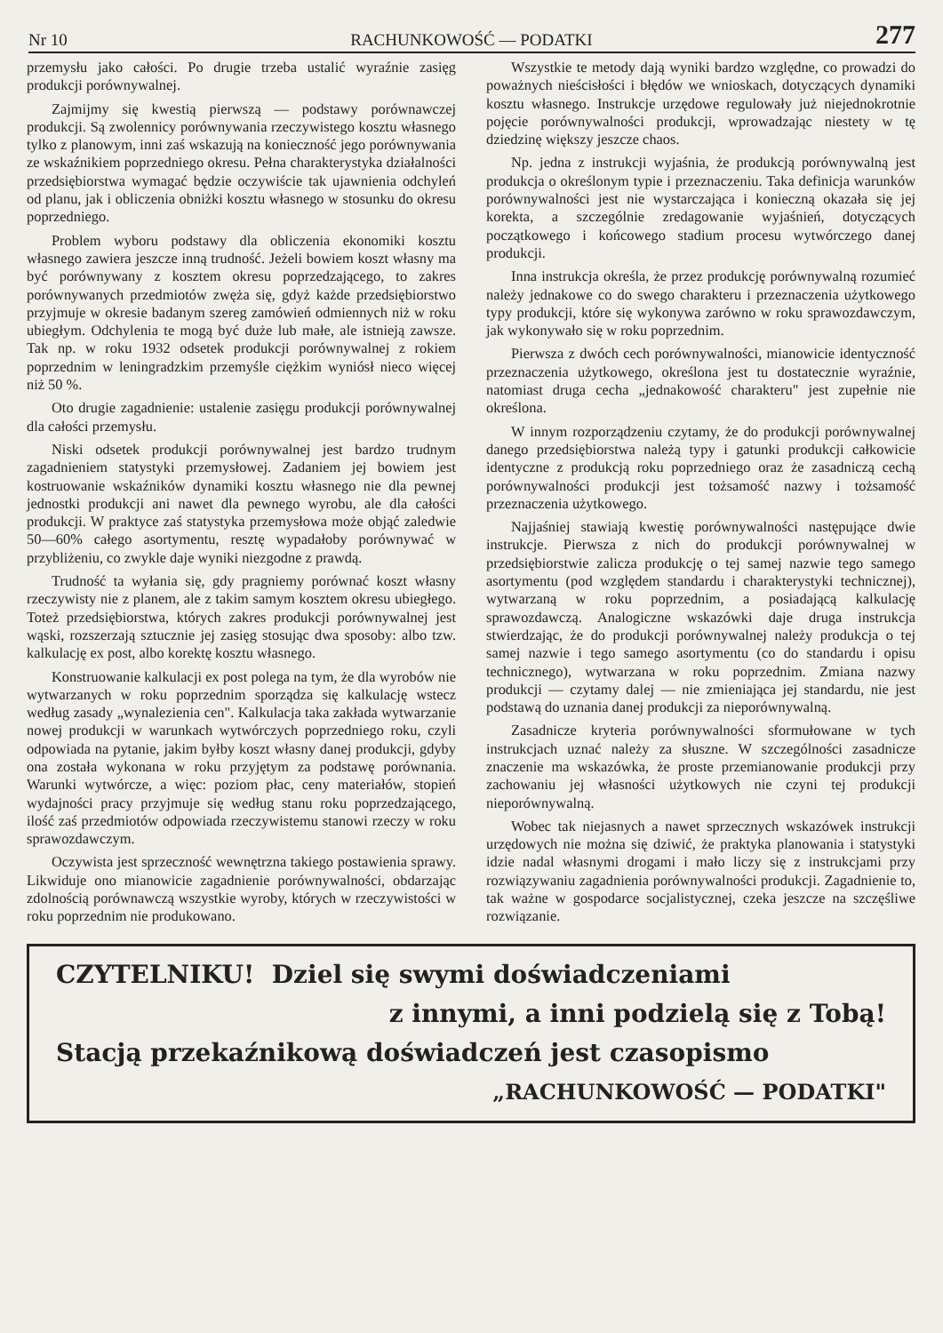Nr 10 RACHUNKOWOŚĆ — PODATKI 277
przemysłu jako całości. Po drugie trzeba ustalić wyraźnie zasięg produkcji porównywalnej.
Zajmijmy się kwestią pierwszą — podstawy porównawczej produkcji. Są zwolennicy porównywania rzeczywistego kosztu własnego tylko z planowym, inni zaś wskazują na konieczność jego porównywania ze wskaźnikiem poprzedniego okresu. Pełna charakterystyka działalności przedsiębiorstwa wymagać będzie oczywiście tak ujawnienia odchyleń od planu, jak i obliczenia obniżki kosztu własnego w stosunku do okresu poprzedniego.
Problem wyboru podstawy dla obliczenia ekonomiki kosztu własnego zawiera jeszcze inną trudność. Jeżeli bowiem koszt własny ma być porównywany z kosztem okresu poprzedzającego, to zakres porównywanych przedmiotów zwęża się, gdyż każde przedsiębiorstwo przyjmuje w okresie badanym szereg zamówień odmiennych niż w roku ubiegłym. Odchylenia te mogą być duże lub małe, ale istnieją zawsze. Tak np. w roku 1932 odsetek produkcji porównywalnej z rokiem poprzednim w leningradzkim przemyśle ciężkim wyniósł nieco więcej niż 50 %.
Oto drugie zagadnienie: ustalenie zasięgu produkcji porównywalnej dla całości przemysłu.
Niski odsetek produkcji porównywalnej jest bardzo trudnym zagadnieniem statystyki przemysłowej. Zadaniem jej bowiem jest kostruowanie wskaźników dynamiki kosztu własnego nie dla pewnej jednostki produkcji ani nawet dla pewnego wyrobu, ale dla całości produkcji. W praktyce zaś statystyka przemysłowa może objąć zaledwie 50—60% całego asortymentu, resztę wypadałoby porównywać w przybliżeniu, co zwykle daje wyniki niezgodne z prawdą.
Trudność ta wyłania się, gdy pragniemy porównać koszt własny rzeczywisty nie z planem, ale z takim samym kosztem okresu ubiegłego. Toteż przedsiębiorstwa, których zakres produkcji porównywalnej jest wąski, rozszerzają sztucznie jej zasięg stosując dwa sposoby: albo tzw. kalkulację ex post, albo korektę kosztu własnego.
Konstruowanie kalkulacji ex post polega na tym, że dla wyrobów nie wytwarzanych w roku poprzednim sporządza się kalkulację wstecz według zasady „wynalezienia cen". Kalkulacja taka zakłada wytwarzanie nowej produkcji w warunkach wytwórczych poprzedniego roku, czyli odpowiada na pytanie, jakim byłby koszt własny danej produkcji, gdyby ona została wykonana w roku przyjętym za podstawę porównania. Warunki wytwórcze, a więc: poziom płac, ceny materiałów, stopień wydajności pracy przyjmuje się według stanu roku poprzedzającego, ilość zaś przedmiotów odpowiada rzeczywistemu stanowi rzeczy w roku sprawozdawczym.
Oczywista jest sprzeczność wewnętrzna takiego postawienia sprawy. Likwiduje ono mianowicie zagadnienie porównywalności, obdarzając zdolnością porównawczą wszystkie wyroby, których w rzeczywistości w roku poprzednim nie produkowano.
Wszystkie te metody dają wyniki bardzo względne, co prowadzi do poważnych nieścisłości i błędów we wnioskach, dotyczących dynamiki kosztu własnego. Instrukcje urzędowe regulowały już niejednokrotnie pojęcie porównywalności produkcji, wprowadzając niestety w tę dziedzinę większy jeszcze chaos.
Np. jedna z instrukcji wyjaśnia, że produkcją porównywalną jest produkcja o określonym typie i przeznaczeniu. Taka definicja warunków porównywalności jest nie wystarczająca i konieczną okazała się jej korekta, a szczególnie zredagowanie wyjaśnień, dotyczących początkowego i końcowego stadium procesu wytwórczego danej produkcji.
Inna instrukcja określa, że przez produkcję porównywalną rozumieć należy jednakowe co do swego charakteru i przeznaczenia użytkowego typy produkcji, które się wykonywa zarówno w roku sprawozdawczym, jak wykonywało się w roku poprzednim.
Pierwsza z dwóch cech porównywalności, mianowicie identyczność przeznaczenia użytkowego, określona jest tu dostatecznie wyraźnie, natomiast druga cecha „jednakowość charakteru" jest zupełnie nie określona.
W innym rozporządzeniu czytamy, że do produkcji porównywalnej danego przedsiębiorstwa należą typy i gatunki produkcji całkowicie identyczne z produkcją roku poprzedniego oraz że zasadniczą cechą porównywalności produkcji jest tożsamość nazwy i tożsamość przeznaczenia użytkowego.
Najjaśniej stawiają kwestię porównywalności następujące dwie instrukcje. Pierwsza z nich do produkcji porównywalnej w przedsiębiorstwie zalicza produkcję o tej samej nazwie tego samego asortymentu (pod względem standardu i charakterystyki technicznej), wytwarzaną w roku poprzednim, a posiadającą kalkulację sprawozdawczą. Analogiczne wskazówki daje druga instrukcja stwierdzając, że do produkcji porównywalnej należy produkcja o tej samej nazwie i tego samego asortymentu (co do standardu i opisu technicznego), wytwarzana w roku poprzednim. Zmiana nazwy produkcji — czytamy dalej — nie zmieniająca jej standardu, nie jest podstawą do uznania danej produkcji za nieporównywalną.
Zasadnicze kryteria porównywalności sformułowane w tych instrukcjach uznać należy za słuszne. W szczególności zasadnicze znaczenie ma wskazówka, że proste przemianowanie produkcji przy zachowaniu jej własności użytkowych nie czyni tej produkcji nieporównywalną.
Wobec tak niejasnych a nawet sprzecznych wskazówek instrukcji urzędowych nie można się dziwić, że praktyka planowania i statystyki idzie nadal własnymi drogami i mało liczy się z instrukcjami przy rozwiązywaniu zagadnienia porównywalności produkcji. Zagadnienie to, tak ważne w gospodarce socjalistycznej, czeka jeszcze na szczęśliwe rozwiązanie.
CZYTELNIKU! Dziel się swymi doświadczeniami
z innymi, a inni podzielą się z Tobą!
Stacją przekaźnikową doświadczeń jest czasopismo
„RACHUNKOWOŚĆ — PODATKI"